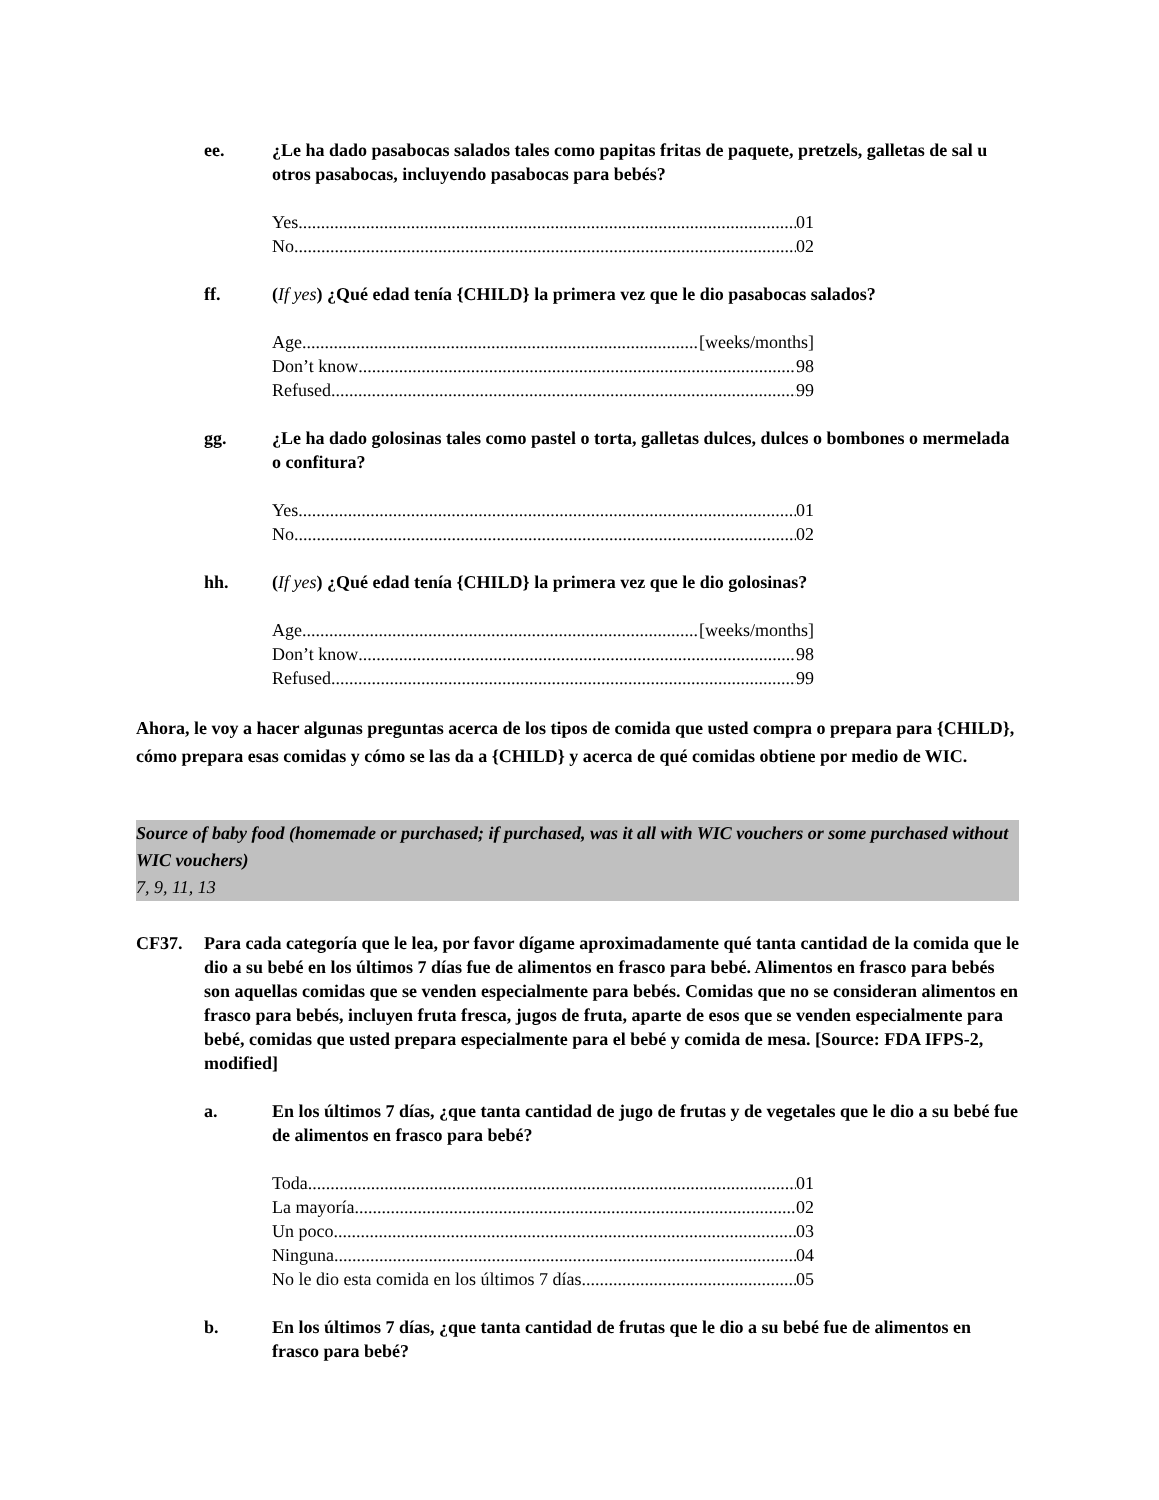ee. ¿Le ha dado pasabocas salados tales como papitas fritas de paquete, pretzels, galletas de sal u otros pasabocas, incluyendo pasabocas para bebés?
Yes 01
No 02
ff. (If yes) ¿Qué edad tenía {CHILD} la primera vez que le dio pasabocas salados?
Age [weeks/months]
Don’t know 98
Refused 99
gg. ¿Le ha dado golosinas tales como pastel o torta, galletas dulces, dulces o bombones o mermelada o confitura?
Yes 01
No 02
hh. (If yes) ¿Qué edad tenía {CHILD} la primera vez que le dio golosinas?
Age [weeks/months]
Don’t know 98
Refused 99
Ahora, le voy a hacer algunas preguntas acerca de los tipos de comida que usted compra o prepara para {CHILD}, cómo prepara esas comidas y cómo se las da a {CHILD} y acerca de qué comidas obtiene por medio de WIC.
Source of baby food (homemade or purchased; if purchased, was it all with WIC vouchers or some purchased without WIC vouchers)
7, 9, 11, 13
CF37. Para cada categoría que le lea, por favor dígame aproximadamente qué tanta cantidad de la comida que le dio a su bebé en los últimos 7 días fue de alimentos en frasco para bebé. Alimentos en frasco para bebés son aquellas comidas que se venden especialmente para bebés. Comidas que no se consideran alimentos en frasco para bebés, incluyen fruta fresca, jugos de fruta, aparte de esos que se venden especialmente para bebé, comidas que usted prepara especialmente para el bebé y comida de mesa. [Source: FDA IFPS-2, modified]
a. En los últimos 7 días, ¿que tanta cantidad de jugo de frutas y de vegetales que le dio a su bebé fue de alimentos en frasco para bebé?
Toda 01
La mayoría 02
Un poco 03
Ninguna 04
No le dio esta comida en los últimos 7 días 05
b. En los últimos 7 días, ¿que tanta cantidad de frutas que le dio a su bebé fue de alimentos en frasco para bebé?